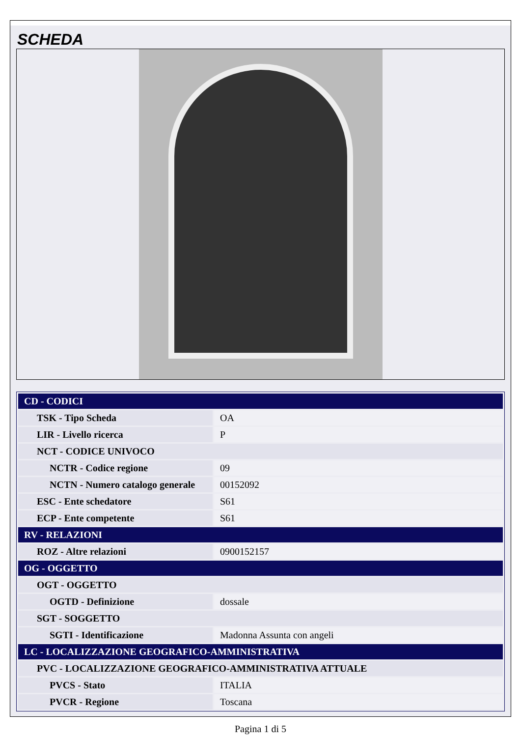SCHEDA
| CD - CODICI | |
| --- | --- |
| TSK - Tipo Scheda | OA |
| LIR - Livello ricerca | P |
| NCT - CODICE UNIVOCO | |
| NCTR - Codice regione | 09 |
| NCTN - Numero catalogo generale | 00152092 |
| ESC - Ente schedatore | S61 |
| ECP - Ente competente | S61 |
| RV - RELAZIONI | |
| ROZ - Altre relazioni | 0900152157 |
| OG - OGGETTO | |
| OGT - OGGETTO | |
| OGTD - Definizione | dossale |
| SGT - SOGGETTO | |
| SGTI - Identificazione | Madonna Assunta con angeli |
| LC - LOCALIZZAZIONE GEOGRAFICO-AMMINISTRATIVA | |
| PVC - LOCALIZZAZIONE GEOGRAFICO-AMMINISTRATIVA ATTUALE | |
| PVCS - Stato | ITALIA |
| PVCR - Regione | Toscana |
Pagina 1 di 5